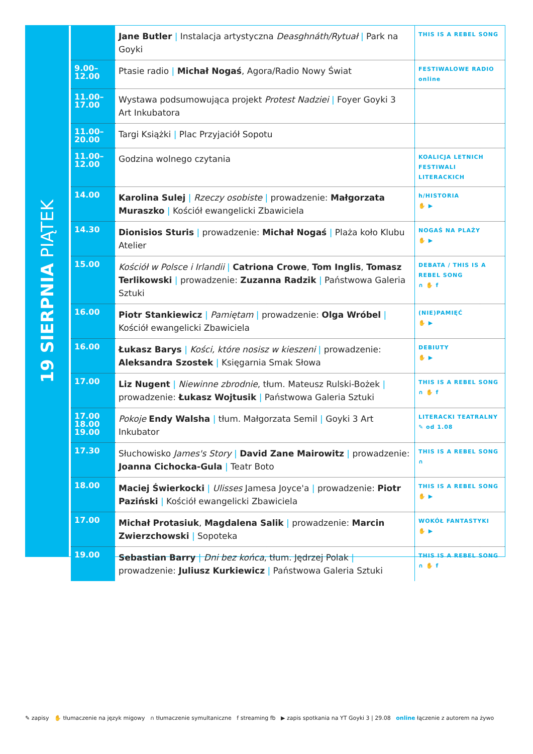19 SIERPNIA PIĄTEK
| | Jane Butler / Instalacja artystyczna Deasghnáth/Rytuał / Park na Goyki | THIS IS A REBEL SONG |
| 9.00– 12.00 | Ptasie radio / Michał Nogaś , Agora/Radio Nowy Świat | FESTIWALOWE RADIO online |
| 11.00– 17.00 | Wystawa podsumowująca projekt Protest Nadziei / Foyer Goyki 3 Art Inkubatora | |
| 11.00– 20.00 | Targi Książki / Plac Przyjaciół Sopotu | |
| 11.00– 12.00 | Godzina wolnego czytania | KOALICJA LETNICH FESTIWALI LITERACKICH |
| 14.00 | Karolina Sulej / Rzeczy osobiste / prowadzenie: Małgorzata Muraszko / Kościół ewangelicki Zbawiciela | h/HISTORIA ✋ ▶ |
| 14.30 | Dionisios Sturis / prowadzenie: Michał Nogaś / Plaża koło Klubu Atelier | NOGAŚ NA PLAŻY ✋ ▶ |
| 15.00 | Kościół w Polsce i Irlandii / Catriona Crowe , Tom Inglis , Tomasz Terlikowski / prowadzenie: Zuzanna Radzik / Państwowa Galeria Sztuki | DEBATA / THIS IS A REBEL SONG ∩ ✋ f |
| 16.00 | Piotr Stankiewicz / Pamiętam / prowadzenie: Olga Wróbel / Kościół ewangelicki Zbawiciela | (NIE)PAMIĘĆ ✋ ▶ |
| 16.00 | Łukasz Barys / Kości, które nosisz w kieszeni / prowadzenie: Aleksandra Szostek / Księgarnia Smak Słowa | DEBIUTY ✋ ▶ |
| 17.00 | Liz Nugent / Niewinne zbrodnie , tłum. Mateusz Rulski-Bożek / prowadzenie: Łukasz Wojtusik / Państwowa Galeria Sztuki | THIS IS A REBEL SONG ∩ ✋ f |
| 17.00 18.00 19.00 | Pokoje Endy Walsha / tłum. Małgorzata Semil / Goyki 3 Art Inkubator | LITERACKI TEATRALNY ✎ od 1.08 |
| 17.30 | Słuchowisko James's Story / David Zane Mairowitz / prowadzenie: Joanna Cichocka-Gula / Teatr Boto | THIS IS A REBEL SONG ∩ |
| 18.00 | Maciej Świerkocki / Ulisses Jamesa Joyce'a / prowadzenie: Piotr Paziński / Kościół ewangelicki Zbawiciela | THIS IS A REBEL SONG ✋ ▶ |
| 17.00 | Michał Protasiuk , Magdalena Salik / prowadzenie: Marcin Zwierzchowski / Sopoteka | WOKÓŁ FANTASTYKI ✋ ▶ |
| 19.00 | Sebastian Barry / Dni bez końca , tłum. Jędrzej Polak / prowadzenie: Juliusz Kurkiewicz / Państwowa Galeria Sztuki | THIS IS A REBEL SONG ∩ ✋ f |
✎ zapisy ✋ tłumaczenie na język migowy ∩ tłumaczenie symultaniczne f streaming fb ▶ zapis spotkania na YT Goyki 3 | 29.08 online łączenie z autorem na żywo